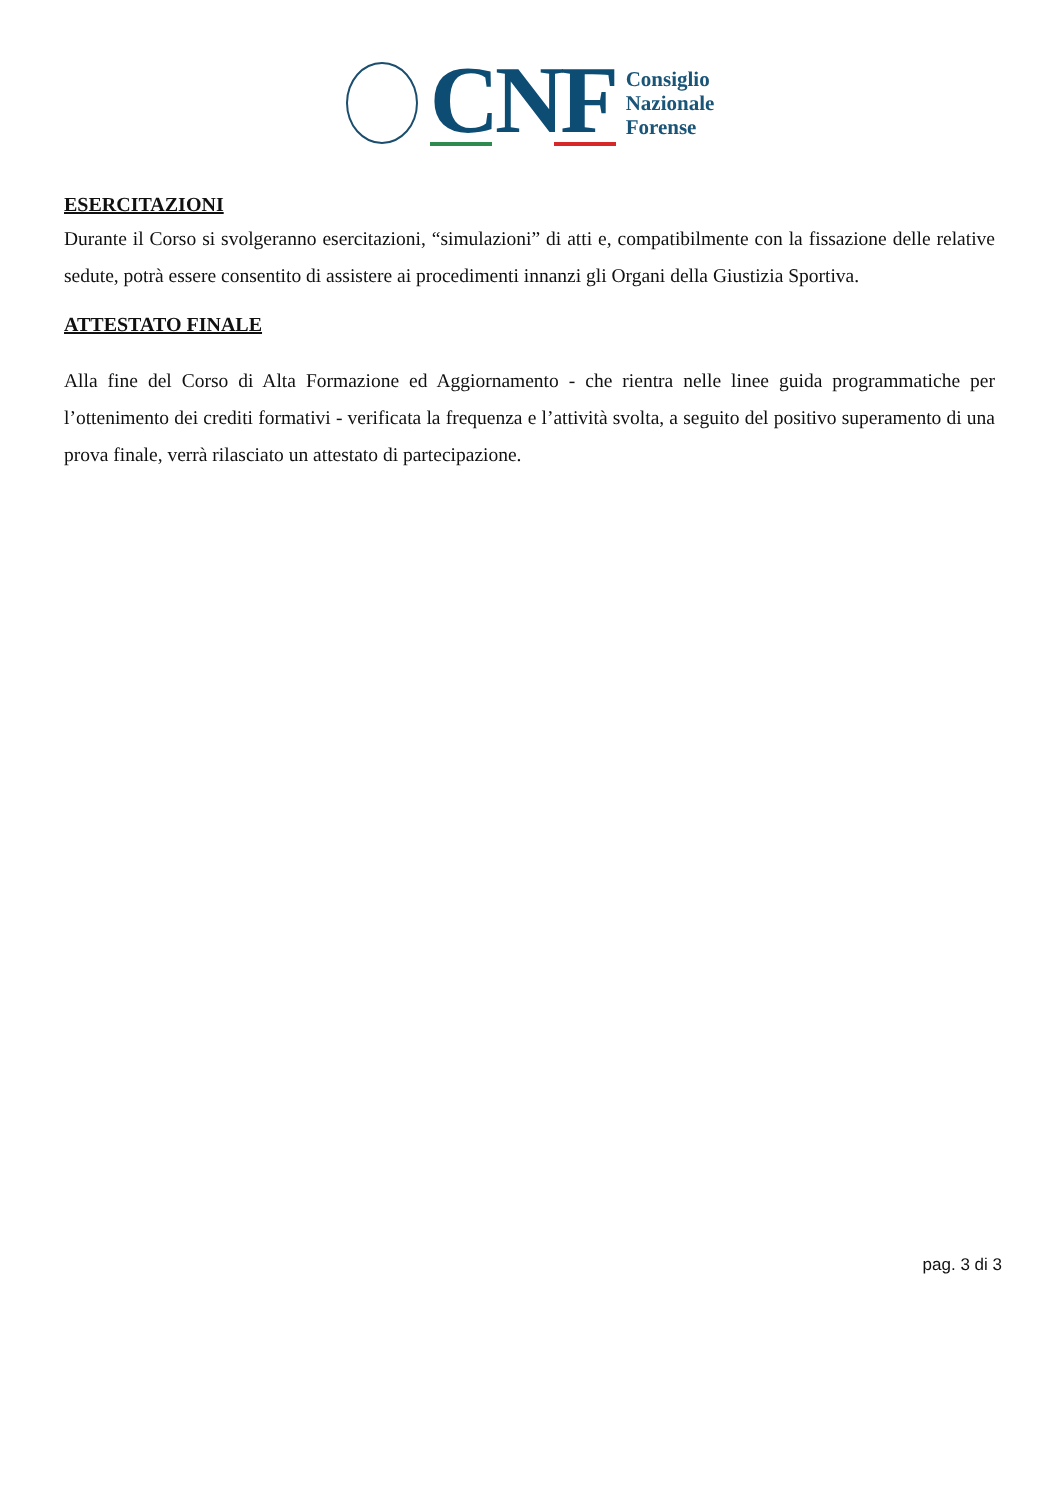CNF
Consiglio
Nazionale
Forense
ESERCITAZIONI
Durante il Corso si svolgeranno esercitazioni, “simulazioni” di atti e, compatibilmente con la fissazione delle relative sedute, potrà essere consentito di assistere ai procedimenti innanzi gli Organi della Giustizia Sportiva.
ATTESTATO FINALE
Alla fine del Corso di Alta Formazione ed Aggiornamento - che rientra nelle linee guida programmatiche per l’ottenimento dei crediti formativi - verificata la frequenza e l’attività svolta, a seguito del positivo superamento di una prova finale, verrà rilasciato un attestato di partecipazione.
pag. 3 di 3